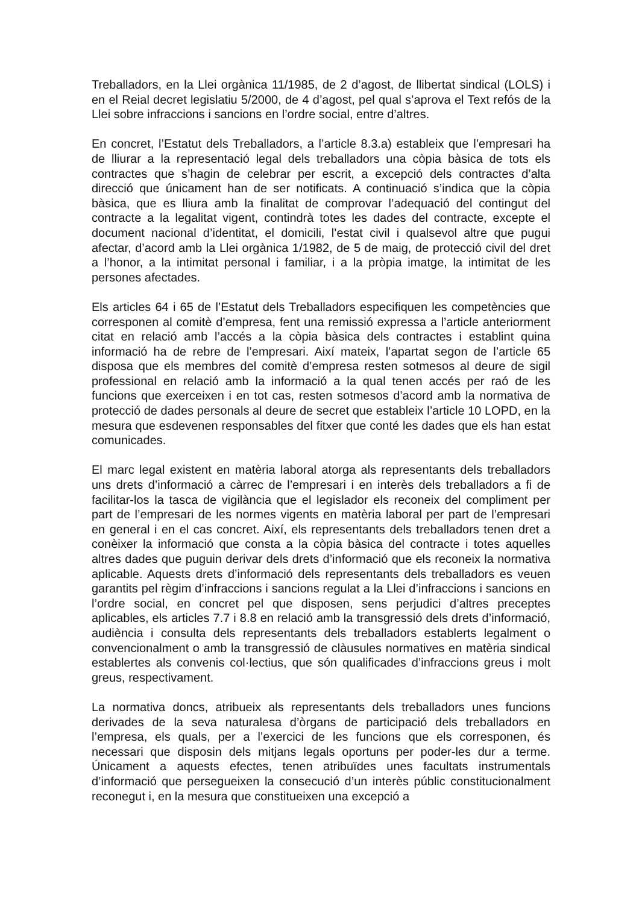Treballadors, en la Llei orgànica 11/1985, de 2 d’agost, de llibertat sindical (LOLS) i en el Reial decret legislatiu 5/2000, de 4 d’agost, pel qual s’aprova el Text refós de la Llei sobre infraccions i sancions en l’ordre social, entre d’altres.
En concret, l’Estatut dels Treballadors, a l’article 8.3.a) estableix que l’empresari ha de lliurar a la representació legal dels treballadors una còpia bàsica de tots els contractes que s’hagin de celebrar per escrit, a excepció dels contractes d’alta direcció que únicament han de ser notificats. A continuació s’indica que la còpia bàsica, que es lliura amb la finalitat de comprovar l’adequació del contingut del contracte a la legalitat vigent, contindrà totes les dades del contracte, excepte el document nacional d’identitat, el domicili, l’estat civil i qualsevol altre que pugui afectar, d’acord amb la Llei orgànica 1/1982, de 5 de maig, de protecció civil del dret a l’honor, a la intimitat personal i familiar, i a la pròpia imatge, la intimitat de les persones afectades.
Els articles 64 i 65 de l’Estatut dels Treballadors especifiquen les competències que corresponen al comitè d’empresa, fent una remissió expressa a l’article anteriorment citat en relació amb l’accés a la còpia bàsica dels contractes i establint quina informació ha de rebre de l’empresari. Així mateix, l’apartat segon de l’article 65 disposa que els membres del comitè d’empresa resten sotmesos al deure de sigil professional en relació amb la informació a la qual tenen accés per raó de les funcions que exerceixen i en tot cas, resten sotmesos d’acord amb la normativa de protecció de dades personals al deure de secret que estableix l’article 10 LOPD, en la mesura que esdevenen responsables del fitxer que conté les dades que els han estat comunicades.
El marc legal existent en matèria laboral atorga als representants dels treballadors uns drets d’informació a càrrec de l’empresari i en interès dels treballadors a fi de facilitar-los la tasca de vigilància que el legislador els reconeix del compliment per part de l’empresari de les normes vigents en matèria laboral per part de l’empresari en general i en el cas concret. Així, els representants dels treballadors tenen dret a conèixer la informació que consta a la còpia bàsica del contracte i totes aquelles altres dades que puguin derivar dels drets d’informació que els reconeix la normativa aplicable. Aquests drets d’informació dels representants dels treballadors es veuen garantits pel règim d’infraccions i sancions regulat a la Llei d’infraccions i sancions en l’ordre social, en concret pel que disposen, sens perjudici d’altres preceptes aplicables, els articles 7.7 i 8.8 en relació amb la transgressió dels drets d’informació, audiència i consulta dels representants dels treballadors establerts legalment o convencionalment o amb la transgressió de clàusules normatives en matèria sindical establertes als convenis col·lectius, que són qualificades d’infraccions greus i molt greus, respectivament.
La normativa doncs, atribueix als representants dels treballadors unes funcions derivades de la seva naturalesa d’òrgans de participació dels treballadors en l’empresa, els quals, per a l’exercici de les funcions que els corresponen, és necessari que disposin dels mitjans legals oportuns per poder-les dur a terme. Únicament a aquests efectes, tenen atribuïdes unes facultats instrumentals d’informació que persegueixen la consecució d’un interès públic constitucionalment reconegut i, en la mesura que constitueixen una excepció a